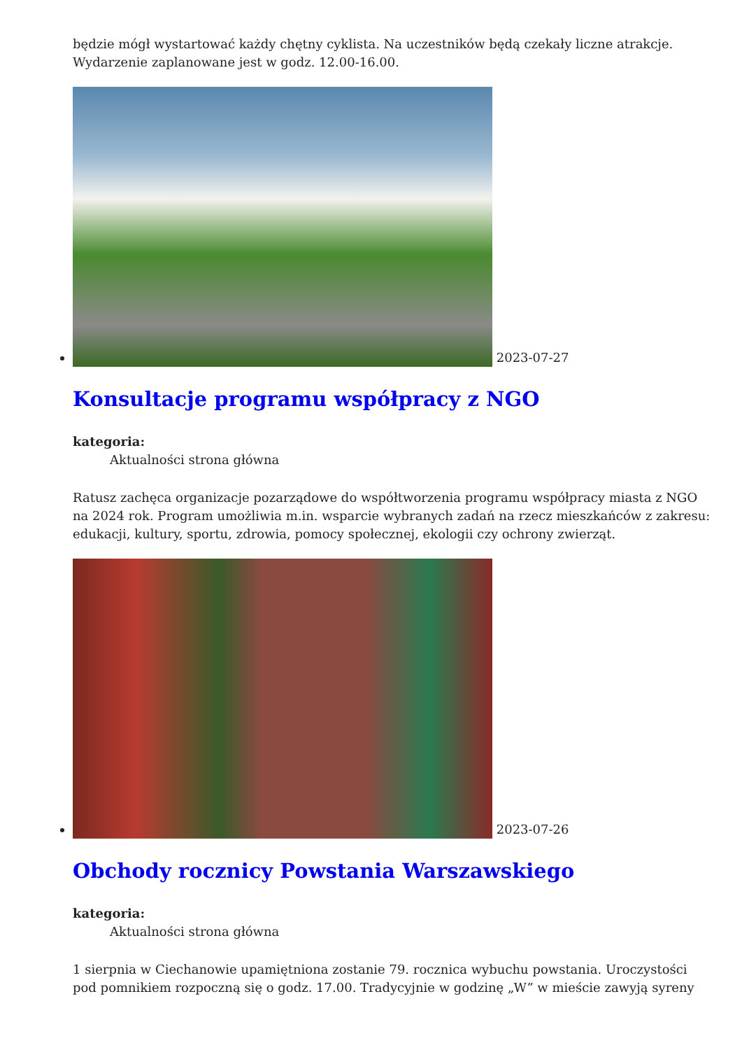będzie mógł wystartować każdy chętny cyklista. Na uczestników będą czekały liczne atrakcje. Wydarzenie zaplanowane jest w godz. 12.00-16.00.
2023-07-27
Konsultacje programu współpracy z NGO
kategoria:
Aktualności strona główna
Ratusz zachęca organizacje pozarządowe do współtworzenia programu współpracy miasta z NGO na 2024 rok. Program umożliwia m.in. wsparcie wybranych zadań na rzecz mieszkańców z zakresu: edukacji, kultury, sportu, zdrowia, pomocy społecznej, ekologii czy ochrony zwierząt.
2023-07-26
Obchody rocznicy Powstania Warszawskiego
kategoria:
Aktualności strona główna
1 sierpnia w Ciechanowie upamiętniona zostanie 79. rocznica wybuchu powstania. Uroczystości pod pomnikiem rozpoczną się o godz. 17.00. Tradycyjnie w godzinę „W” w mieście zawyją syreny